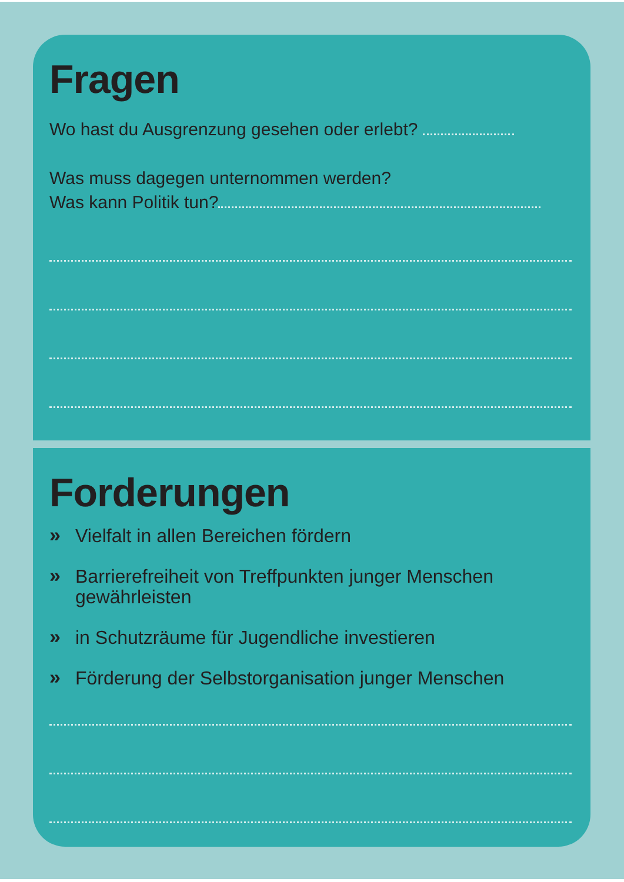Fragen
Wo hast du Ausgrenzung gesehen oder erlebt?
Was muss dagegen unternommen werden?
Was kann Politik tun?
Forderungen
» Vielfalt in allen Bereichen fördern
» Barrierefreiheit von Treffpunkten junger Menschen gewährleisten
» in Schutzräume für Jugendliche investieren
» Förderung der Selbstorganisation junger Menschen